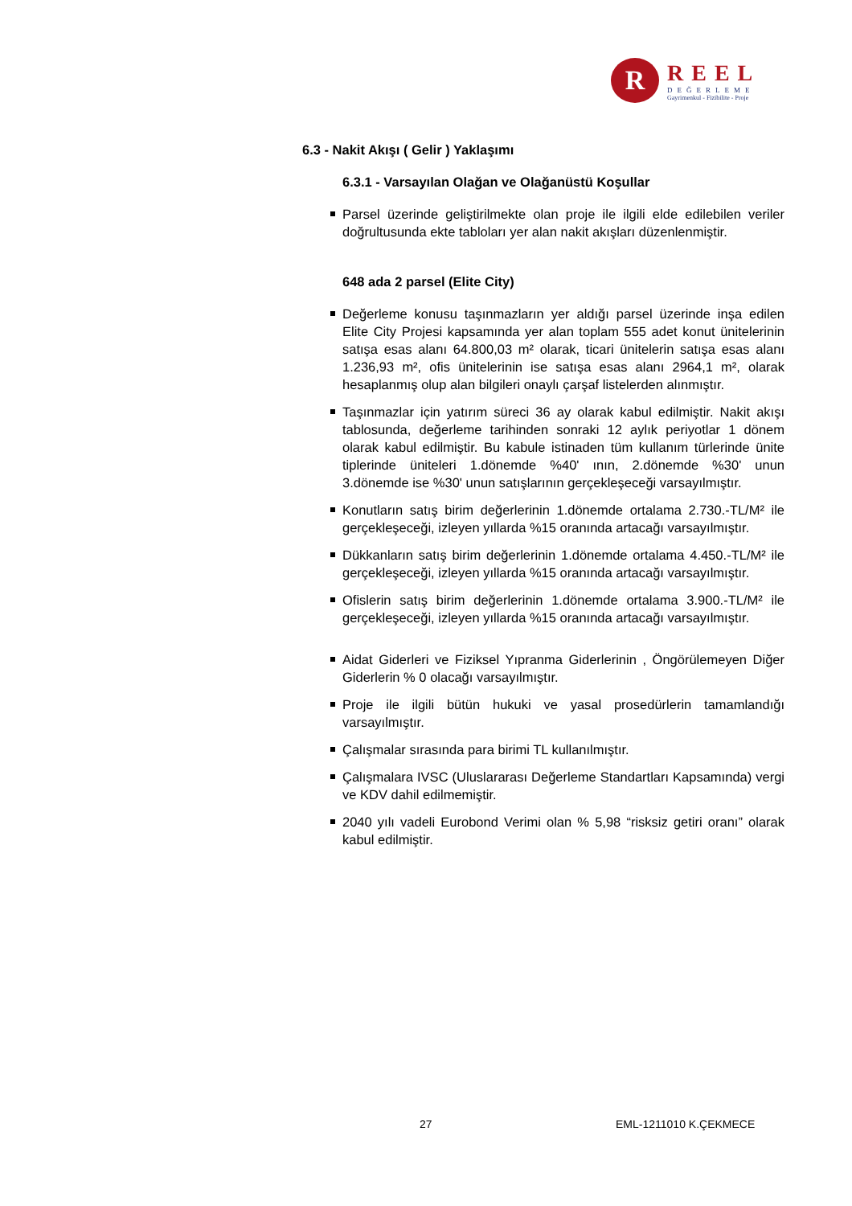R
REEL
DEĞERLEME
Gayrimenkul - Fizibilite - Proje
6.3 - Nakit Akışı ( Gelir ) Yaklaşımı
6.3.1 - Varsayılan Olağan ve Olağanüstü Koşullar
Parsel üzerinde geliştirilmekte olan proje ile ilgili elde edilebilen veriler doğrultusunda ekte tabloları yer alan nakit akışları düzenlenmiştir.
648 ada 2 parsel (Elite City)
Değerleme konusu taşınmazların yer aldığı parsel üzerinde inşa edilen Elite City Projesi kapsamında yer alan toplam 555 adet konut ünitelerinin satışa esas alanı 64.800,03 m² olarak, ticari ünitelerin satışa esas alanı 1.236,93 m², ofis ünitelerinin ise satışa esas alanı 2964,1 m², olarak hesaplanmış olup alan bilgileri onaylı çarşaf listelerden alınmıştır.
Taşınmazlar için yatırım süreci 36 ay olarak kabul edilmiştir. Nakit akışı tablosunda, değerleme tarihinden sonraki 12 aylık periyotlar 1 dönem olarak kabul edilmiştir. Bu kabule istinaden tüm kullanım türlerinde ünite tiplerinde üniteleri 1.dönemde %40' ının, 2.dönemde %30' unun 3.dönemde ise %30' unun satışlarının gerçekleşeceği varsayılmıştır.
Konutların satış birim değerlerinin 1.dönemde ortalama 2.730.-TL/M² ile gerçekleşeceği, izleyen yıllarda %15 oranında artacağı varsayılmıştır.
Dükkanların satış birim değerlerinin 1.dönemde ortalama 4.450.-TL/M² ile gerçekleşeceği, izleyen yıllarda %15 oranında artacağı varsayılmıştır.
Ofislerin satış birim değerlerinin 1.dönemde ortalama 3.900.-TL/M² ile gerçekleşeceği, izleyen yıllarda %15 oranında artacağı varsayılmıştır.
Aidat Giderleri ve Fiziksel Yıpranma Giderlerinin , Öngörülemeyen Diğer Giderlerin % 0 olacağı varsayılmıştır.
Proje ile ilgili bütün hukuki ve yasal prosedürlerin tamamlandığı varsayılmıştır.
Çalışmalar sırasında para birimi TL kullanılmıştır.
Çalışmalara IVSC (Uluslararası Değerleme Standartları Kapsamında) vergi ve KDV dahil edilmemiştir.
2040 yılı vadeli Eurobond Verimi olan % 5,98 “risksiz getiri oranı” olarak kabul edilmiştir.
27 EML-1211010 K.ÇEKMECE